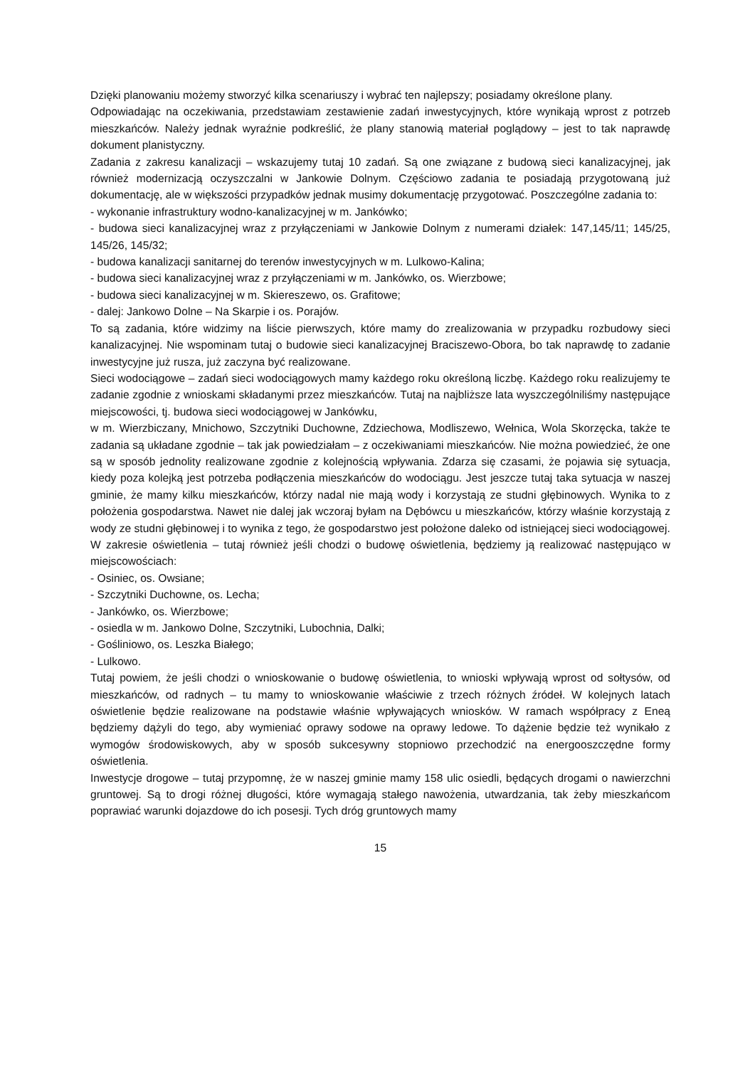Dzięki planowaniu możemy stworzyć kilka scenariuszy i wybrać ten najlepszy; posiadamy określone plany.
Odpowiadając na oczekiwania, przedstawiam zestawienie zadań inwestycyjnych, które wynikają wprost z potrzeb mieszkańców. Należy jednak wyraźnie podkreślić, że plany stanowią materiał poglądowy – jest to tak naprawdę dokument planistyczny.
Zadania z zakresu kanalizacji – wskazujemy tutaj 10 zadań. Są one związane z budową sieci kanalizacyjnej, jak również modernizacją oczyszczalni w Jankowie Dolnym. Częściowo zadania te posiadają przygotowaną już dokumentację, ale w większości przypadków jednak musimy dokumentację przygotować. Poszczególne zadania to:
- wykonanie infrastruktury wodno-kanalizacyjnej w m. Jankówko;
- budowa sieci kanalizacyjnej wraz z przyłączeniami w Jankowie Dolnym z numerami działek: 147,145/11; 145/25, 145/26, 145/32;
- budowa kanalizacji sanitarnej do terenów inwestycyjnych w m. Lulkowo-Kalina;
- budowa sieci kanalizacyjnej wraz z przyłączeniami w m. Jankówko, os. Wierzbowe;
- budowa sieci kanalizacyjnej w m. Skiereszewo, os. Grafitowe;
- dalej: Jankowo Dolne – Na Skarpie i os. Porajów.
To są zadania, które widzimy na liście pierwszych, które mamy do zrealizowania w przypadku rozbudowy sieci kanalizacyjnej. Nie wspominam tutaj o budowie sieci kanalizacyjnej Braciszewo-Obora, bo tak naprawdę to zadanie inwestycyjne już rusza, już zaczyna być realizowane.
Sieci wodociągowe – zadań sieci wodociągowych mamy każdego roku określoną liczbę. Każdego roku realizujemy te zadanie zgodnie z wnioskami składanymi przez mieszkańców. Tutaj na najbliższe lata wyszczególniliśmy następujące miejscowości, tj. budowa sieci wodociągowej w Jankówku,
w m. Wierzbiczany, Mnichowo, Szczytniki Duchowne, Zdziechowa, Modliszewo, Wełnica, Wola Skorzęcka, także te zadania są układane zgodnie – tak jak powiedziałam – z oczekiwaniami mieszkańców. Nie można powiedzieć, że one są w sposób jednolity realizowane zgodnie z kolejnością wpływania. Zdarza się czasami, że pojawia się sytuacja, kiedy poza kolejką jest potrzeba podłączenia mieszkańców do wodociągu. Jest jeszcze tutaj taka sytuacja w naszej gminie, że mamy kilku mieszkańców, którzy nadal nie mają wody i korzystają ze studni głębinowych. Wynika to z położenia gospodarstwa. Nawet nie dalej jak wczoraj byłam na Dębówcu u mieszkańców, którzy właśnie korzystają z wody ze studni głębinowej i to wynika z tego, że gospodarstwo jest położone daleko od istniejącej sieci wodociągowej.
W zakresie oświetlenia – tutaj również jeśli chodzi o budowę oświetlenia, będziemy ją realizować następująco w miejscowościach:
- Osiniec, os. Owsiane;
- Szczytniki Duchowne, os. Lecha;
- Jankówko, os. Wierzbowe;
- osiedla w m. Jankowo Dolne, Szczytniki, Lubochnia, Dalki;
- Gośliniowo, os. Leszka Białego;
- Lulkowo.
Tutaj powiem, że jeśli chodzi o wnioskowanie o budowę oświetlenia, to wnioski wpływają wprost od sołtysów, od mieszkańców, od radnych – tu mamy to wnioskowanie właściwie z trzech różnych źródeł. W kolejnych latach oświetlenie będzie realizowane na podstawie właśnie wpływających wniosków. W ramach współpracy z Eneą będziemy dążyli do tego, aby wymieniać oprawy sodowe na oprawy ledowe. To dążenie będzie też wynikało z wymogów środowiskowych, aby w sposób sukcesywny stopniowo przechodzić na energooszczędne formy oświetlenia.
Inwestycje drogowe – tutaj przypomnę, że w naszej gminie mamy 158 ulic osiedli, będących drogami o nawierzchni gruntowej. Są to drogi różnej długości, które wymagają stałego nawożenia, utwardzania, tak żeby mieszkańcom poprawiać warunki dojazdowe do ich posesji. Tych dróg gruntowych mamy
15